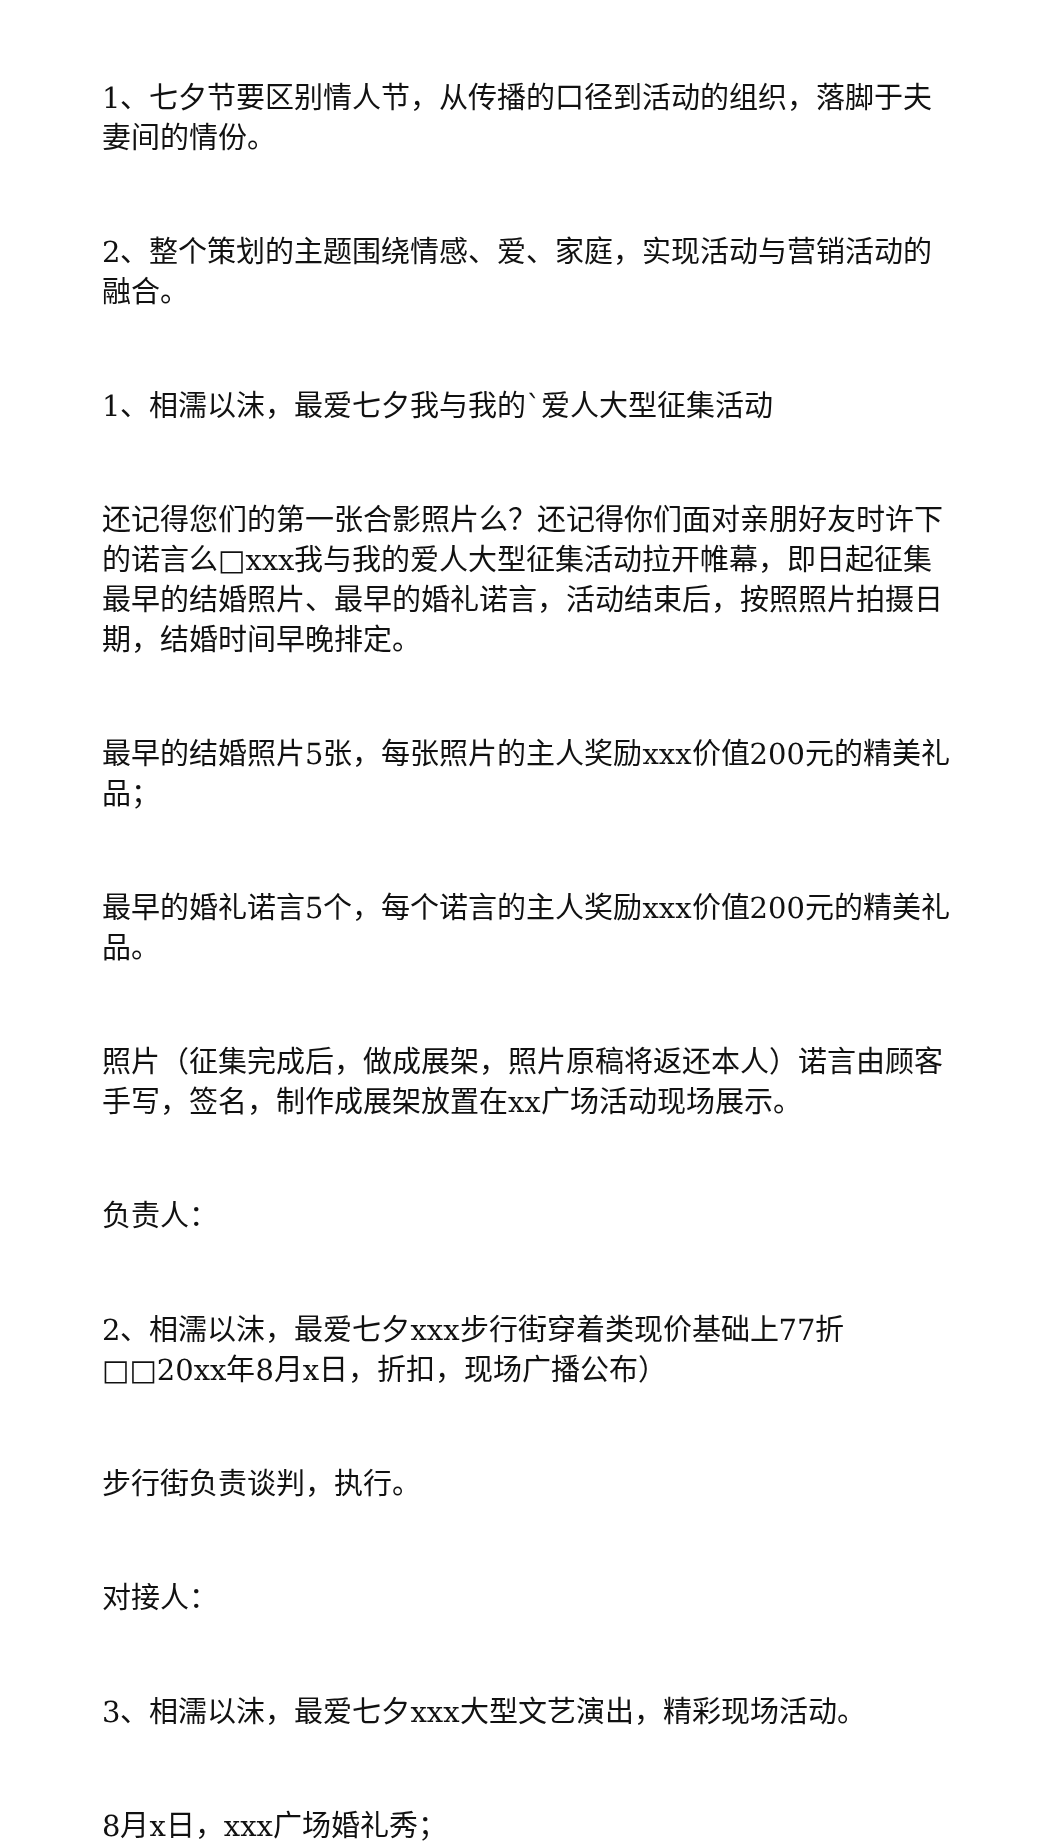1、七夕节要区别情人节，从传播的口径到活动的组织，落脚于夫妻间的情份。
2、整个策划的主题围绕情感、爱、家庭，实现活动与营销活动的融合。
1、相濡以沫，最爱七夕我与我的`爱人大型征集活动
还记得您们的第一张合影照片么？还记得你们面对亲朋好友时许下的诺言么□xxx我与我的爱人大型征集活动拉开帷幕，即日起征集最早的结婚照片、最早的婚礼诺言，活动结束后，按照照片拍摄日期，结婚时间早晚排定。
最早的结婚照片5张，每张照片的主人奖励xxx价值200元的精美礼品；
最早的婚礼诺言5个，每个诺言的主人奖励xxx价值200元的精美礼品。
照片（征集完成后，做成展架，照片原稿将返还本人）诺言由顾客手写，签名，制作成展架放置在xx广场活动现场展示。
负责人：
2、相濡以沫，最爱七夕xxx步行街穿着类现价基础上77折□□20xx年8月x日，折扣，现场广播公布）
步行街负责谈判，执行。
对接人：
3、相濡以沫，最爱七夕xxx大型文艺演出，精彩现场活动。
8月x日，xxx广场婚礼秀；